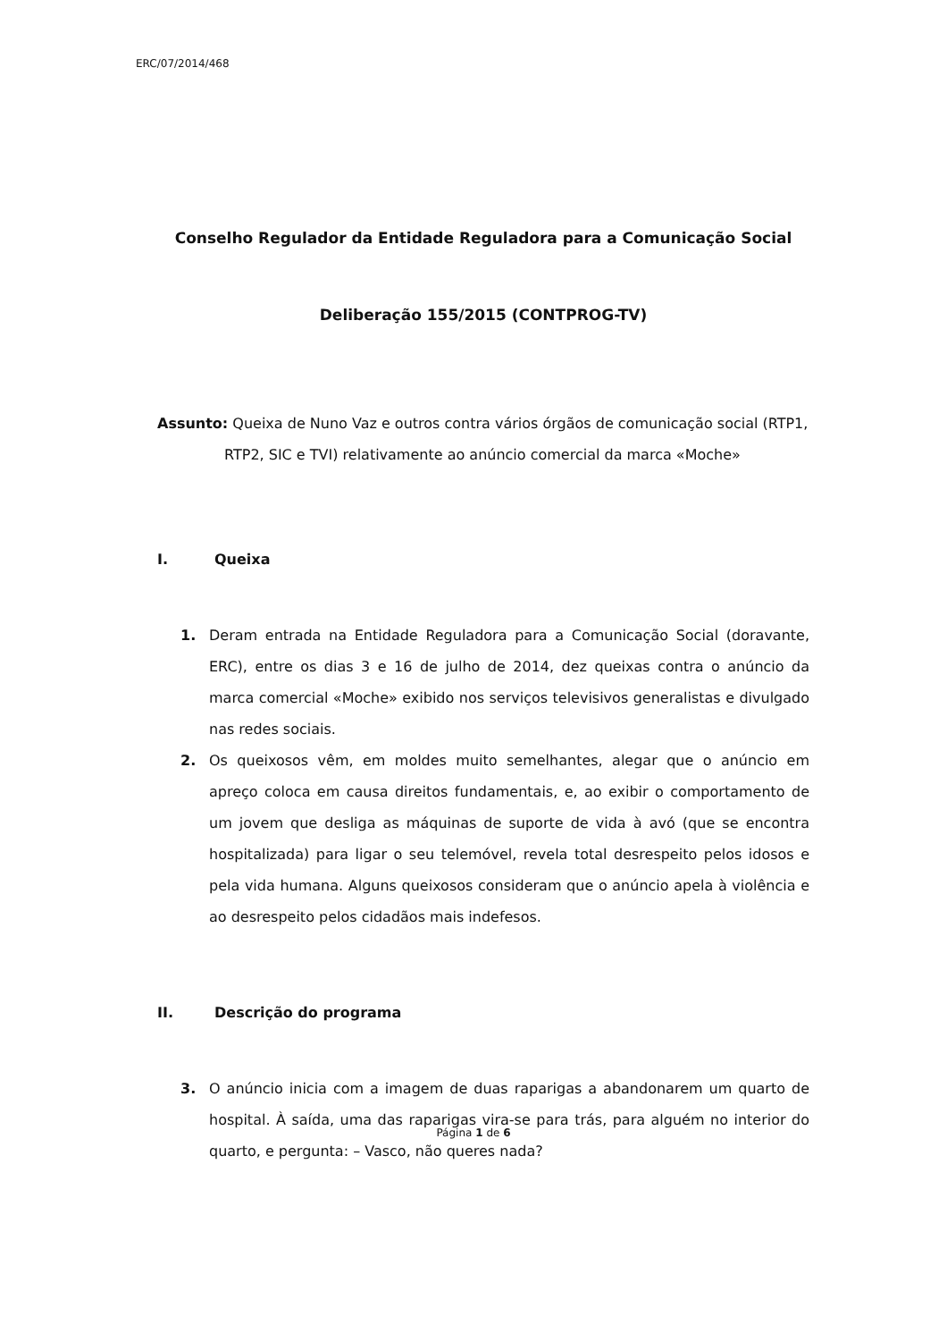ERC/07/2014/468
Conselho Regulador da Entidade Reguladora para a Comunicação Social
Deliberação 155/2015 (CONTPROG-TV)
Assunto: Queixa de Nuno Vaz e outros contra vários órgãos de comunicação social (RTP1, RTP2, SIC e TVI) relativamente ao anúncio comercial da marca «Moche»
I. Queixa
1. Deram entrada na Entidade Reguladora para a Comunicação Social (doravante, ERC), entre os dias 3 e 16 de julho de 2014, dez queixas contra o anúncio da marca comercial «Moche» exibido nos serviços televisivos generalistas e divulgado nas redes sociais.
2. Os queixosos vêm, em moldes muito semelhantes, alegar que o anúncio em apreço coloca em causa direitos fundamentais, e, ao exibir o comportamento de um jovem que desliga as máquinas de suporte de vida à avó (que se encontra hospitalizada) para ligar o seu telemóvel, revela total desrespeito pelos idosos e pela vida humana. Alguns queixosos consideram que o anúncio apela à violência e ao desrespeito pelos cidadãos mais indefesos.
II. Descrição do programa
3. O anúncio inicia com a imagem de duas raparigas a abandonarem um quarto de hospital. À saída, uma das raparigas vira-se para trás, para alguém no interior do quarto, e pergunta: – Vasco, não queres nada?
Página 1 de 6